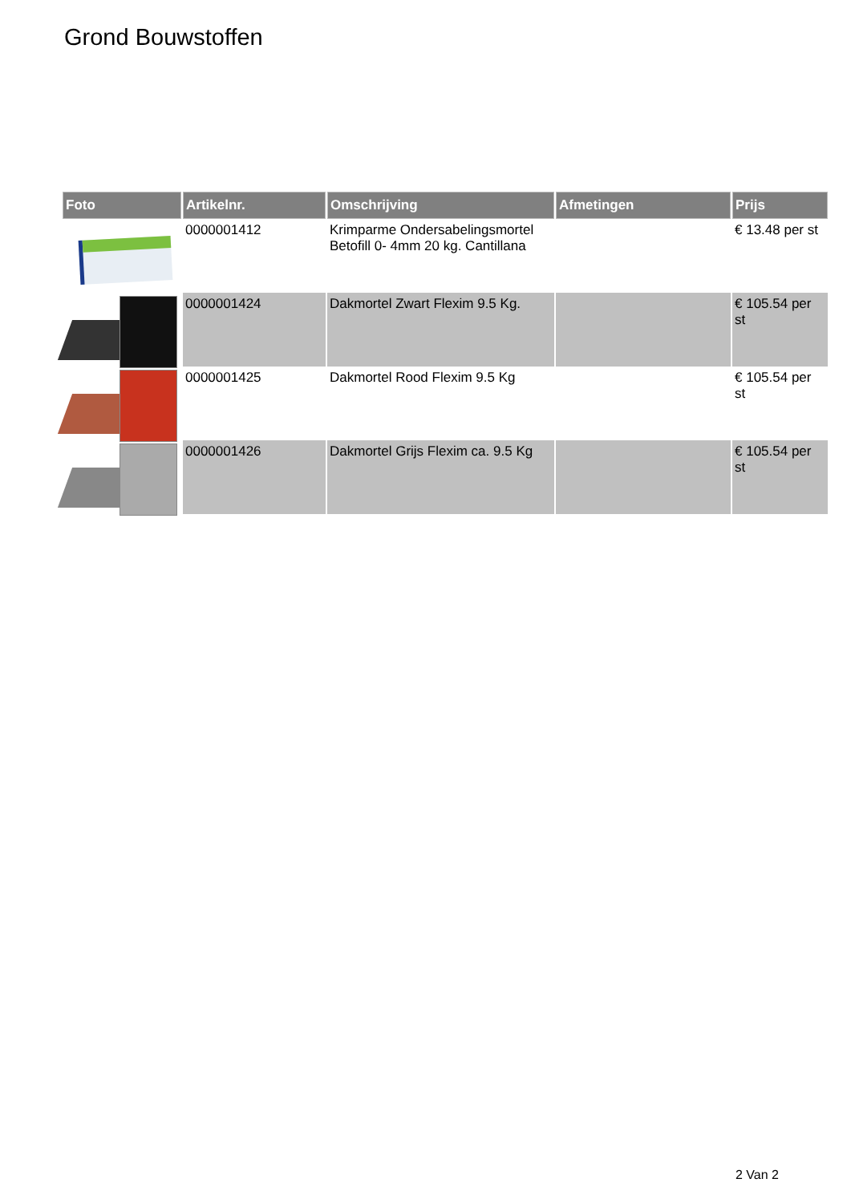Grond Bouwstoffen
| Foto | Artikelnr. | Omschrijving | Afmetingen | Prijs |
| --- | --- | --- | --- | --- |
| | 0000001412 | Krimparme Ondersabelingsmortel Betofill 0- 4mm 20 kg. Cantillana | | € 13.48 per st |
| | 0000001424 | Dakmortel Zwart Flexim 9.5 Kg. | | € 105.54 per st |
| | 0000001425 | Dakmortel Rood Flexim 9.5 Kg | | € 105.54 per st |
| | 0000001426 | Dakmortel Grijs Flexim ca. 9.5 Kg | | € 105.54 per st |
2 Van 2